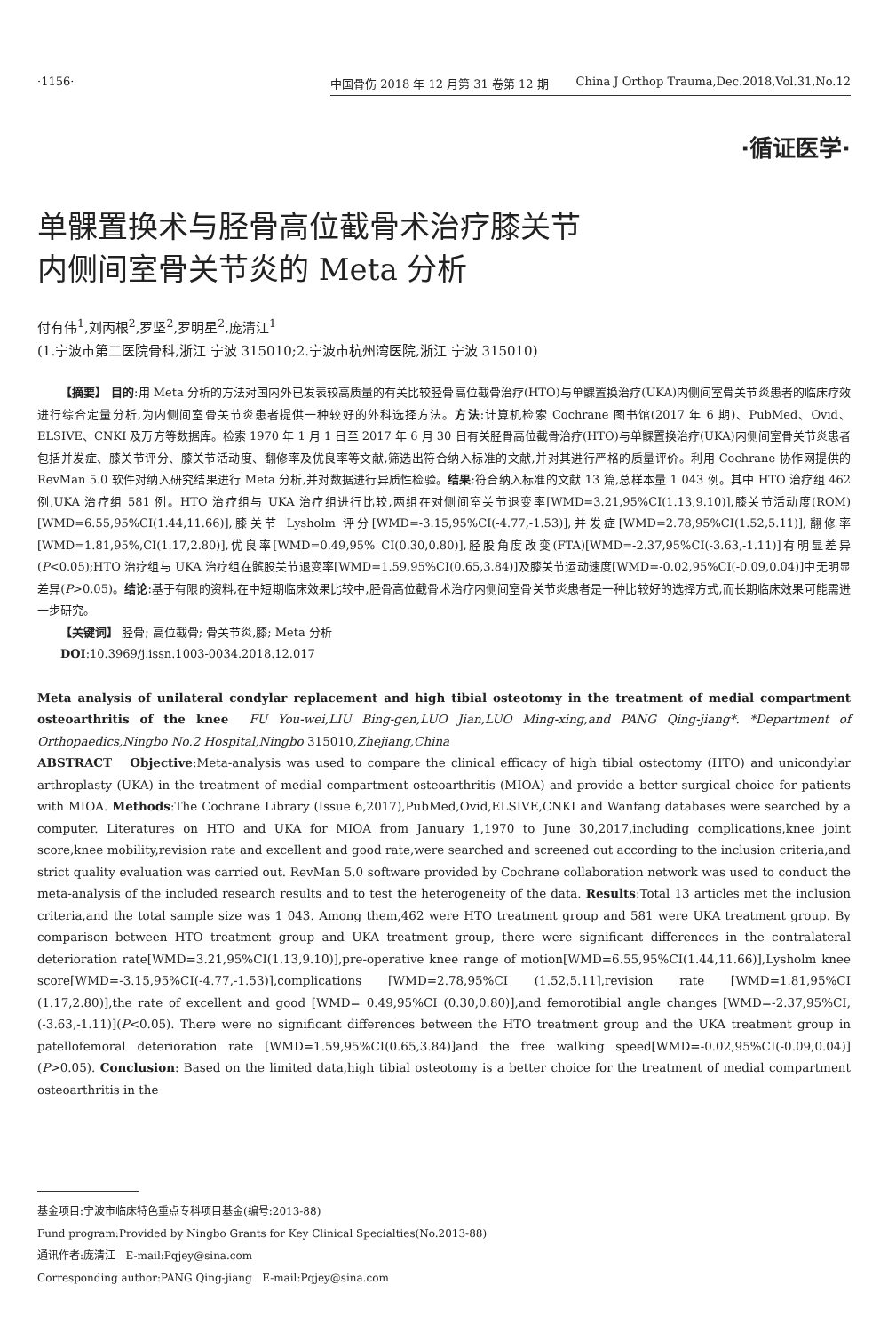·1156·
中国骨伤 2018 年 12 月第 31 卷第 12 期 China J Orthop Trauma,Dec.2018,Vol.31,No.12
·循证医学·
单髁置换术与胫骨高位截骨术治疗膝关节
内侧间室骨关节炎的 Meta 分析
付有伟<sup>1</sup>,刘丙根<sup>2</sup>,罗坚<sup>2</sup>,罗明星<sup>2</sup>,庞清江<sup>1</sup>
(1.宁波市第二医院骨科,浙江 宁波 315010;2.宁波市杭州湾医院,浙江 宁波 315010)
  【摘要】 目的:用 Meta 分析的方法对国内外已发表较高质量的有关比较胫骨高位截骨治疗(HTO)与单髁置换治疗(UKA)内侧间室骨关节炎患者的临床疗效进行综合定量分析,为内侧间室骨关节炎患者提供一种较好的外科选择方法。方法:计算机检索 Cochrane 图书馆(2017 年 6 期)、PubMed、Ovid、ELSIVE、CNKI 及万方等数据库。检索 1970 年 1 月 1 日至 2017 年 6 月 30 日有关胫骨高位截骨治疗(HTO)与单髁置换治疗(UKA)内侧间室骨关节炎患者包括并发症、膝关节评分、膝关节活动度、翻修率及优良率等文献,筛选出符合纳入标准的文献,并对其进行严格的质量评价。利用 Cochrane 协作网提供的 RevMan 5.0 软件对纳入研究结果进行 Meta 分析,并对数据进行异质性检验。结果:符合纳入标准的文献 13 篇,总样本量 1 043 例。其中 HTO 治疗组 462 例,UKA 治疗组 581 例。HTO 治疗组与 UKA 治疗组进行比较,两组在对侧间室关节退变率[WMD=3.21,95%CI(1.13,9.10)],膝关节活动度(ROM)[WMD=6.55,95%CI(1.44,11.66)],膝关节 Lysholm 评分[WMD=-3.15,95%CI(-4.77,-1.53)],并发症[WMD=2.78,95%CI(1.52,5.11)],翻修率[WMD=1.81,95%,CI(1.17,2.80)],优良率[WMD=0.49,95% CI(0.30,0.80)],胫股角度改变(FTA)[WMD=-2.37,95%CI(-3.63,-1.11)]有明显差异(P<0.05);HTO 治疗组与 UKA 治疗组在髌股关节退变率[WMD=1.59,95%CI(0.65,3.84)]及膝关节运动速度[WMD=-0.02,95%CI(-0.09,0.04)]中无明显差异(P>0.05)。结论:基于有限的资料,在中短期临床效果比较中,胫骨高位截骨术治疗内侧间室骨关节炎患者是一种比较好的选择方式,而长期临床效果可能需进一步研究。
  【关键词】 胫骨; 高位截骨; 骨关节炎,膝; Meta 分析
  DOI:10.3969/j.issn.1003-0034.2018.12.017
Meta analysis of unilateral condylar replacement and high tibial osteotomy in the treatment of medial compartment osteoarthritis of the knee FU You-wei,LIU Bing-gen,LUO Jian,LUO Ming-xing,and PANG Qing-jiang*. *Department of Orthopaedics,Ningbo No.2 Hospital,Ningbo 315010,Zhejiang,China
ABSTRACT Objective:Meta-analysis was used to compare the clinical efficacy of high tibial osteotomy (HTO) and unicondylar arthroplasty (UKA) in the treatment of medial compartment osteoarthritis (MIOA) and provide a better surgical choice for patients with MIOA. Methods:The Cochrane Library (Issue 6,2017),PubMed,Ovid,ELSIVE,CNKI and Wanfang databases were searched by a computer. Literatures on HTO and UKA for MIOA from January 1,1970 to June 30,2017,including complications,knee joint score,knee mobility,revision rate and excellent and good rate,were searched and screened out according to the inclusion criteria,and strict quality evaluation was carried out. RevMan 5.0 software provided by Cochrane collaboration network was used to conduct the meta-analysis of the included research results and to test the heterogeneity of the data. Results:Total 13 articles met the inclusion criteria,and the total sample size was 1 043. Among them,462 were HTO treatment group and 581 were UKA treatment group. By comparison between HTO treatment group and UKA treatment group, there were significant differences in the contralateral deterioration rate[WMD=3.21,95%CI(1.13,9.10)],pre-operative knee range of motion[WMD=6.55,95%CI(1.44,11.66)],Lysholm knee score[WMD=-3.15,95%CI(-4.77,-1.53)],complications [WMD=2.78,95%CI (1.52,5.11],revision rate [WMD=1.81,95%CI (1.17,2.80)],the rate of excellent and good [WMD= 0.49,95%CI (0.30,0.80)],and femorotibial angle changes [WMD=-2.37,95%CI,(-3.63,-1.11)](P<0.05). There were no significant differences between the HTO treatment group and the UKA treatment group in patellofemoral deterioration rate [WMD=1.59,95%CI(0.65,3.84)]and the free walking speed[WMD=-0.02,95%CI(-0.09,0.04)](P>0.05). Conclusion: Based on the limited data,high tibial osteotomy is a better choice for the treatment of medial compartment osteoarthritis in the
基金项目:宁波市临床特色重点专科项目基金(编号:2013-88)
Fund program:Provided by Ningbo Grants for Key Clinical Specialties(No.2013-88)
通讯作者:庞清江 E-mail:Pqjey@sina.com
Corresponding author:PANG Qing-jiang E-mail:Pqjey@sina.com